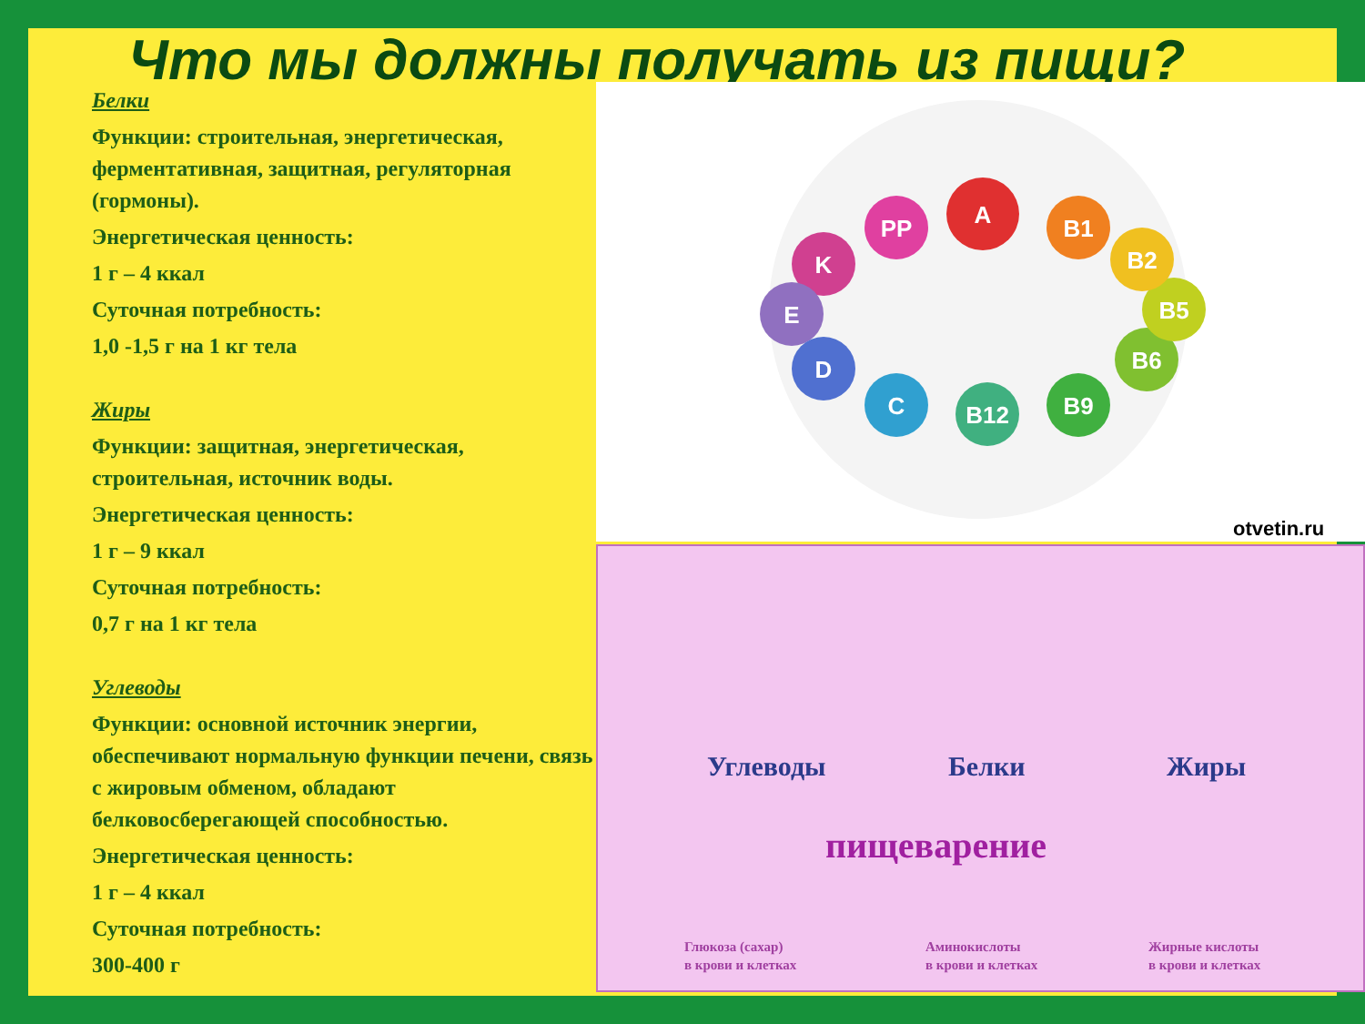Что мы должны получать из пищи?
Белки
Функции: строительная, энергетическая, ферментативная, защитная, регуляторная (гормоны).
Энергетическая ценность:
1 г – 4 ккал
Суточная потребность:
1,0 -1,5 г на 1 кг тела
Жиры
Функции: защитная, энергетическая, строительная, источник воды.
Энергетическая ценность:
1 г – 9 ккал
Суточная потребность:
0,7 г на 1 кг тела
Углеводы
Функции: основной источник энергии, обеспечивают нормальную функции печени, связь с жировым обменом, обладают белковосберегающей способностью.
Энергетическая ценность:
1 г – 4 ккал
Суточная потребность:
300-400 г
A
B1
PP
K
E
D
C
B12
B9
B6
B5
B2
otvetin.ru
Углеводы Белки Жиры
пищеварение
Глюкоза (сахар)
в крови и клетках
Аминокислоты
в крови и клетках
Жирные кислоты
в крови и клетках